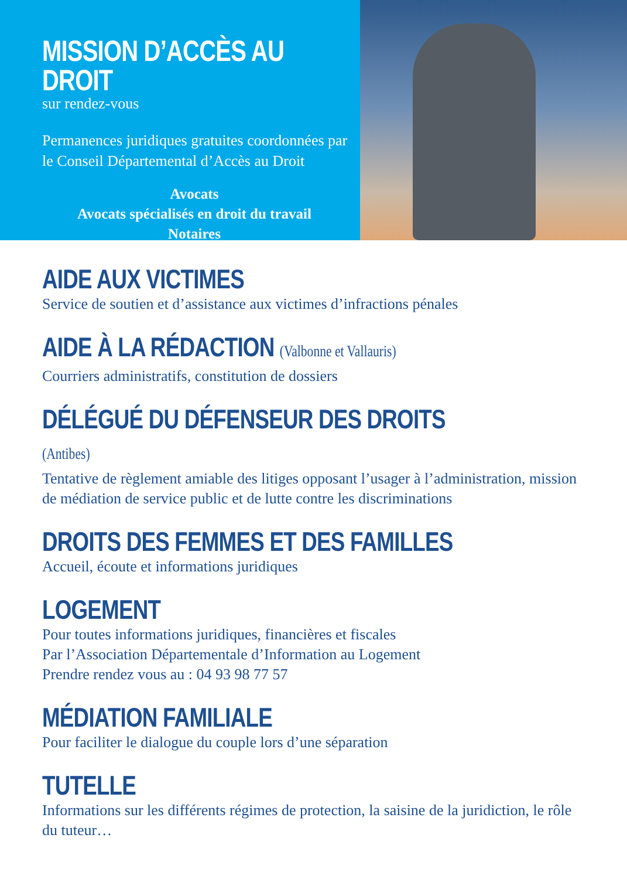MISSION D’ACCÈS AU DROIT
sur rendez-vous
Permanences juridiques gratuites coordonnées par le Conseil Départemental d’Accès au Droit
Avocats
Avocats spécialisés en droit du travail
Notaires
AIDE AUX VICTIMES
Service de soutien et d’assistance aux victimes d’infractions pénales
AIDE À LA RÉDACTION (Valbonne et Vallauris)
Courriers administratifs, constitution de dossiers
DÉLÉGUÉ DU DÉFENSEUR DES DROITS (Antibes)
Tentative de règlement amiable des litiges opposant l’usager à l’administration, mission de médiation de service public et de lutte contre les discriminations
DROITS DES FEMMES ET DES FAMILLES
Accueil, écoute et informations juridiques
LOGEMENT
Pour toutes informations juridiques, financières et fiscales
Par l’Association Départementale d’Information au Logement
Prendre rendez vous au : 04 93 98 77 57
MÉDIATION FAMILIALE
Pour faciliter le dialogue du couple lors d’une séparation
TUTELLE
Informations sur les différents régimes de protection, la saisine de la juridiction, le rôle du tuteur…